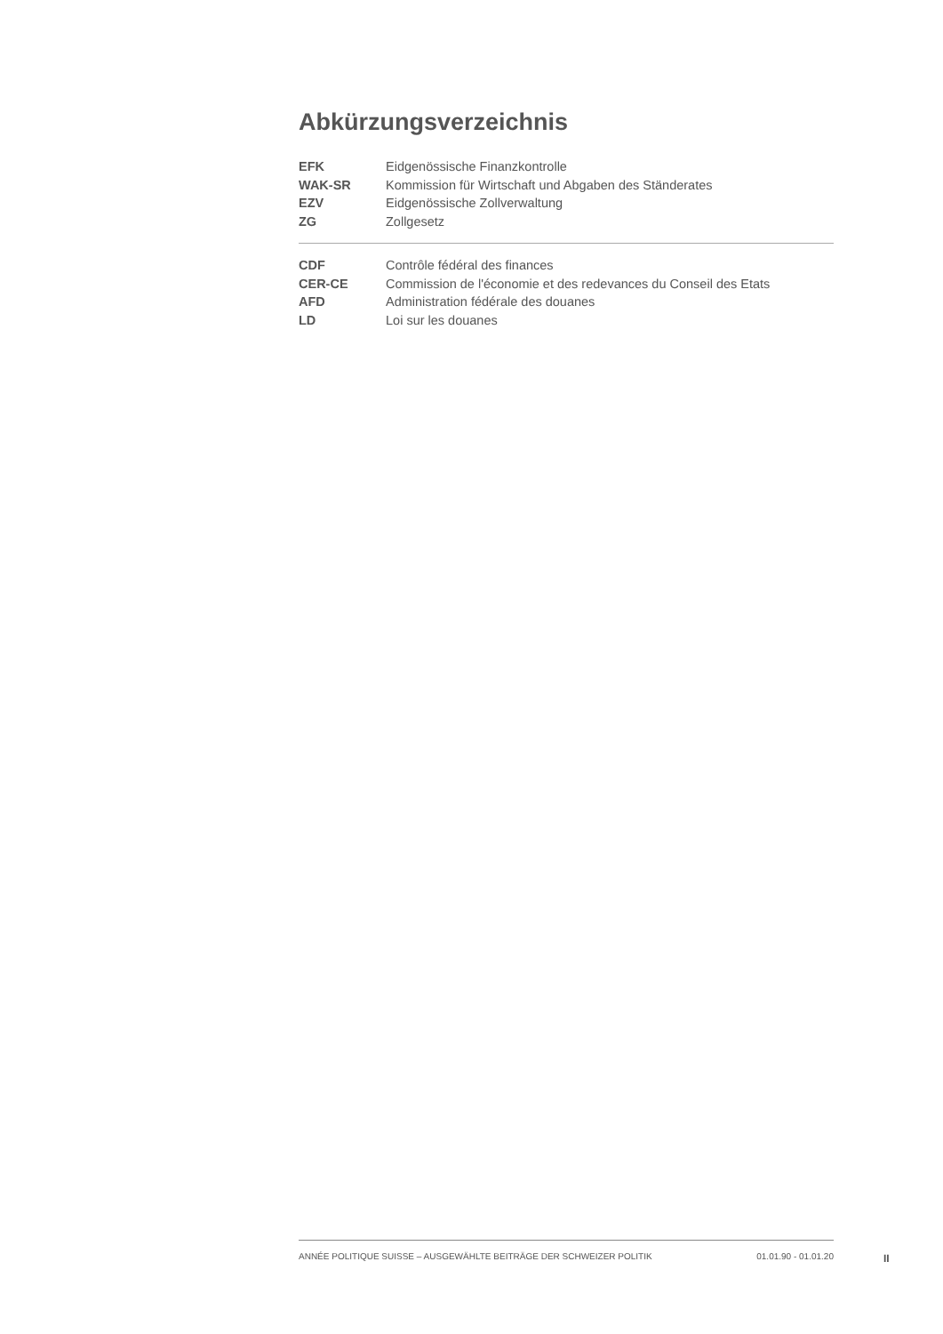Abkürzungsverzeichnis
| EFK | Eidgenössische Finanzkontrolle |
| WAK-SR | Kommission für Wirtschaft und Abgaben des Ständerates |
| EZV | Eidgenössische Zollverwaltung |
| ZG | Zollgesetz |
| CDF | Contrôle fédéral des finances |
| CER-CE | Commission de l'économie et des redevances du Conseil des Etats |
| AFD | Administration fédérale des douanes |
| LD | Loi sur les douanes |
ANNÉE POLITIQUE SUISSE – AUSGEWÄHLTE BEITRÄGE DER SCHWEIZER POLITIK 01.01.90 - 01.01.20
II